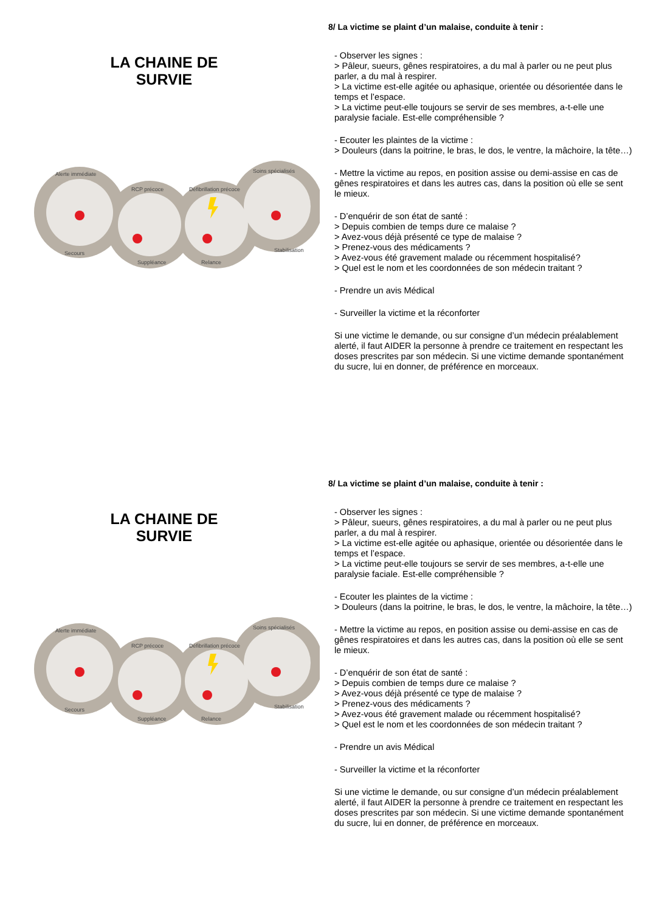LA CHAINE DE
SURVIE
Alerte immédiate
RCP précoce
Défibrillation précoce
Soins spécialisés
Secours
Suppléance
Relance
Stabilisation
8/ La victime se plaint d’un malaise, conduite à tenir :
- Observer les signes :
> Pâleur, sueurs, gênes respiratoires, a du mal à parler ou ne peut plus parler, a du mal à respirer.
> La victime est-elle agitée ou aphasique, orientée ou désorientée dans le temps et l’espace.
> La victime peut-elle toujours se servir de ses membres, a-t-elle une paralysie faciale. Est-elle compréhensible ?
- Ecouter les plaintes de la victime :
> Douleurs (dans la poitrine, le bras, le dos, le ventre, la mâchoire, la tête…)
- Mettre la victime au repos, en position assise ou demi-assise en cas de gênes respiratoires et dans les autres cas, dans la position où elle se sent le mieux.
- D’enquérir de son état de santé :
> Depuis combien de temps dure ce malaise ?
> Avez-vous déjà présenté ce type de malaise ?
> Prenez-vous des médicaments ?
> Avez-vous été gravement malade ou récemment hospitalisé?
> Quel est le nom et les coordonnées de son médecin traitant ?
- Prendre un avis Médical
- Surveiller la victime et la réconforter
Si une victime le demande, ou sur consigne d’un médecin préalablement alerté, il faut AIDER la personne à prendre ce traitement en respectant les doses prescrites par son médecin. Si une victime demande spontanément du sucre, lui en donner, de préférence en morceaux.
LA CHAINE DE
SURVIE
Alerte immédiate
RCP précoce
Défibrillation précoce
Soins spécialisés
Secours
Suppléance
Relance
Stabilisation
8/ La victime se plaint d’un malaise, conduite à tenir :
- Observer les signes :
> Pâleur, sueurs, gênes respiratoires, a du mal à parler ou ne peut plus parler, a du mal à respirer.
> La victime est-elle agitée ou aphasique, orientée ou désorientée dans le temps et l’espace.
> La victime peut-elle toujours se servir de ses membres, a-t-elle une paralysie faciale. Est-elle compréhensible ?
- Ecouter les plaintes de la victime :
> Douleurs (dans la poitrine, le bras, le dos, le ventre, la mâchoire, la tête…)
- Mettre la victime au repos, en position assise ou demi-assise en cas de gênes respiratoires et dans les autres cas, dans la position où elle se sent le mieux.
- D’enquérir de son état de santé :
> Depuis combien de temps dure ce malaise ?
> Avez-vous déjà présenté ce type de malaise ?
> Prenez-vous des médicaments ?
> Avez-vous été gravement malade ou récemment hospitalisé?
> Quel est le nom et les coordonnées de son médecin traitant ?
- Prendre un avis Médical
- Surveiller la victime et la réconforter
Si une victime le demande, ou sur consigne d’un médecin préalablement alerté, il faut AIDER la personne à prendre ce traitement en respectant les doses prescrites par son médecin. Si une victime demande spontanément du sucre, lui en donner, de préférence en morceaux.